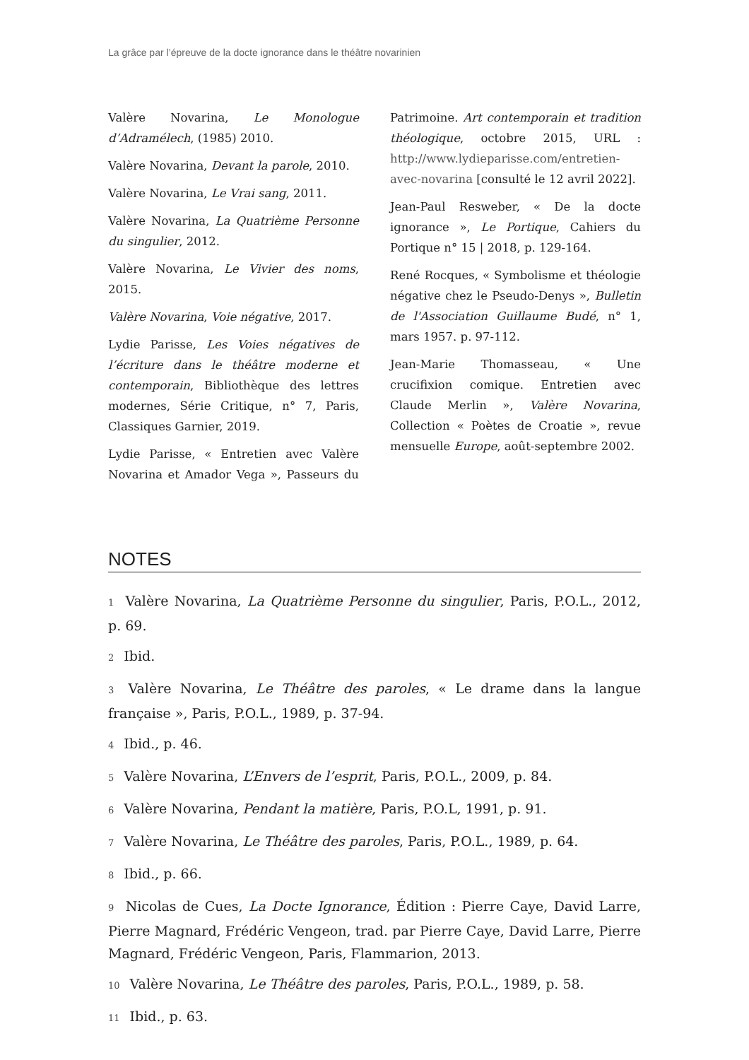La grâce par l’épreuve de la docte ignorance dans le théâtre novarinien
Valère Novarina, Le Monologue d’Adramélech, (1985) 2010.
Valère Novarina, Devant la parole, 2010.
Valère Novarina, Le Vrai sang, 2011.
Valère Novarina, La Quatrième Personne du singulier, 2012.
Valère Novarina, Le Vivier des noms, 2015.
Valère Novarina, Voie négative, 2017.
Lydie Parisse, Les Voies négatives de l’écriture dans le théâtre moderne et contemporain, Bibliothèque des lettres modernes, Série Critique, n° 7, Paris, Classiques Garnier, 2019.
Lydie Parisse, « Entretien avec Valère Novarina et Amador Vega », Passeurs du Patrimoine. Art contemporain et tradition théologique, octobre 2015, URL : http://www.lydieparisse.com/entretien-avec-novarina [consulté le 12 avril 2022].
Jean-Paul Resweber, « De la docte ignorance », Le Portique, Cahiers du Portique n° 15 | 2018, p. 129-164.
René Rocques, « Symbolisme et théologie négative chez le Pseudo-Denys », Bulletin de l'Association Guillaume Budé, n° 1, mars 1957. p. 97-112.
Jean-Marie Thomasseau, « Une crucifixion comique. Entretien avec Claude Merlin », Valère Novarina, Collection « Poètes de Croatie », revue mensuelle Europe, août-septembre 2002.
NOTES
1 Valère Novarina, La Quatrième Personne du singulier, Paris, P.O.L., 2012, p. 69.
2 Ibid.
3 Valère Novarina, Le Théâtre des paroles, « Le drame dans la langue française », Paris, P.O.L., 1989, p. 37-94.
4 Ibid., p. 46.
5 Valère Novarina, L’Envers de l’esprit, Paris, P.O.L., 2009, p. 84.
6 Valère Novarina, Pendant la matière, Paris, P.O.L, 1991, p. 91.
7 Valère Novarina, Le Théâtre des paroles, Paris, P.O.L., 1989, p. 64.
8 Ibid., p. 66.
9 Nicolas de Cues, La Docte Ignorance, Édition : Pierre Caye, David Larre, Pierre Magnard, Frédéric Vengeon, trad. par Pierre Caye, David Larre, Pierre Magnard, Frédéric Vengeon, Paris, Flammarion, 2013.
10 Valère Novarina, Le Théâtre des paroles, Paris, P.O.L., 1989, p. 58.
11 Ibid., p. 63.